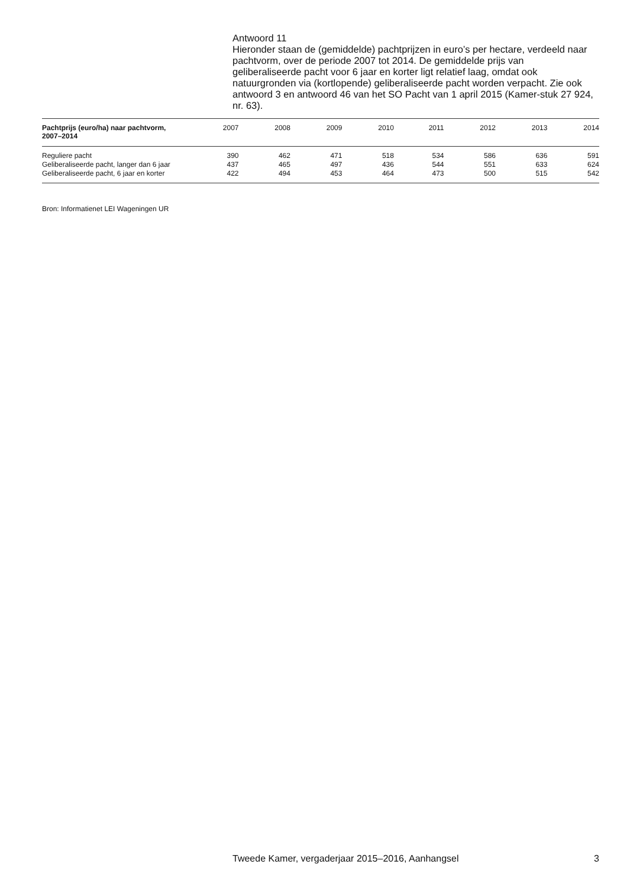Antwoord 11
Hieronder staan de (gemiddelde) pachtprijzen in euro’s per hectare, verdeeld naar pachtvorm, over de periode 2007 tot 2014. De gemiddelde prijs van geliberaliseerde pacht voor 6 jaar en korter ligt relatief laag, omdat ook natuurgronden via (kortlopende) geliberaliseerde pacht worden verpacht. Zie ook antwoord 3 en antwoord 46 van het SO Pacht van 1 april 2015 (Kamer-stuk 27 924, nr. 63).
| Pachtprijs (euro/ha) naar pachtvorm, 2007–2014 | 2007 | 2008 | 2009 | 2010 | 2011 | 2012 | 2013 | 2014 |
| --- | --- | --- | --- | --- | --- | --- | --- | --- |
| Reguliere pacht | 390 | 462 | 471 | 518 | 534 | 586 | 636 | 591 |
| Geliberaliseerde pacht, langer dan 6 jaar | 437 | 465 | 497 | 436 | 544 | 551 | 633 | 624 |
| Geliberaliseerde pacht, 6 jaar en korter | 422 | 494 | 453 | 464 | 473 | 500 | 515 | 542 |
Bron: Informatienet LEI Wageningen UR
Tweede Kamer, vergaderjaar 2015–2016, Aanhangsel 3